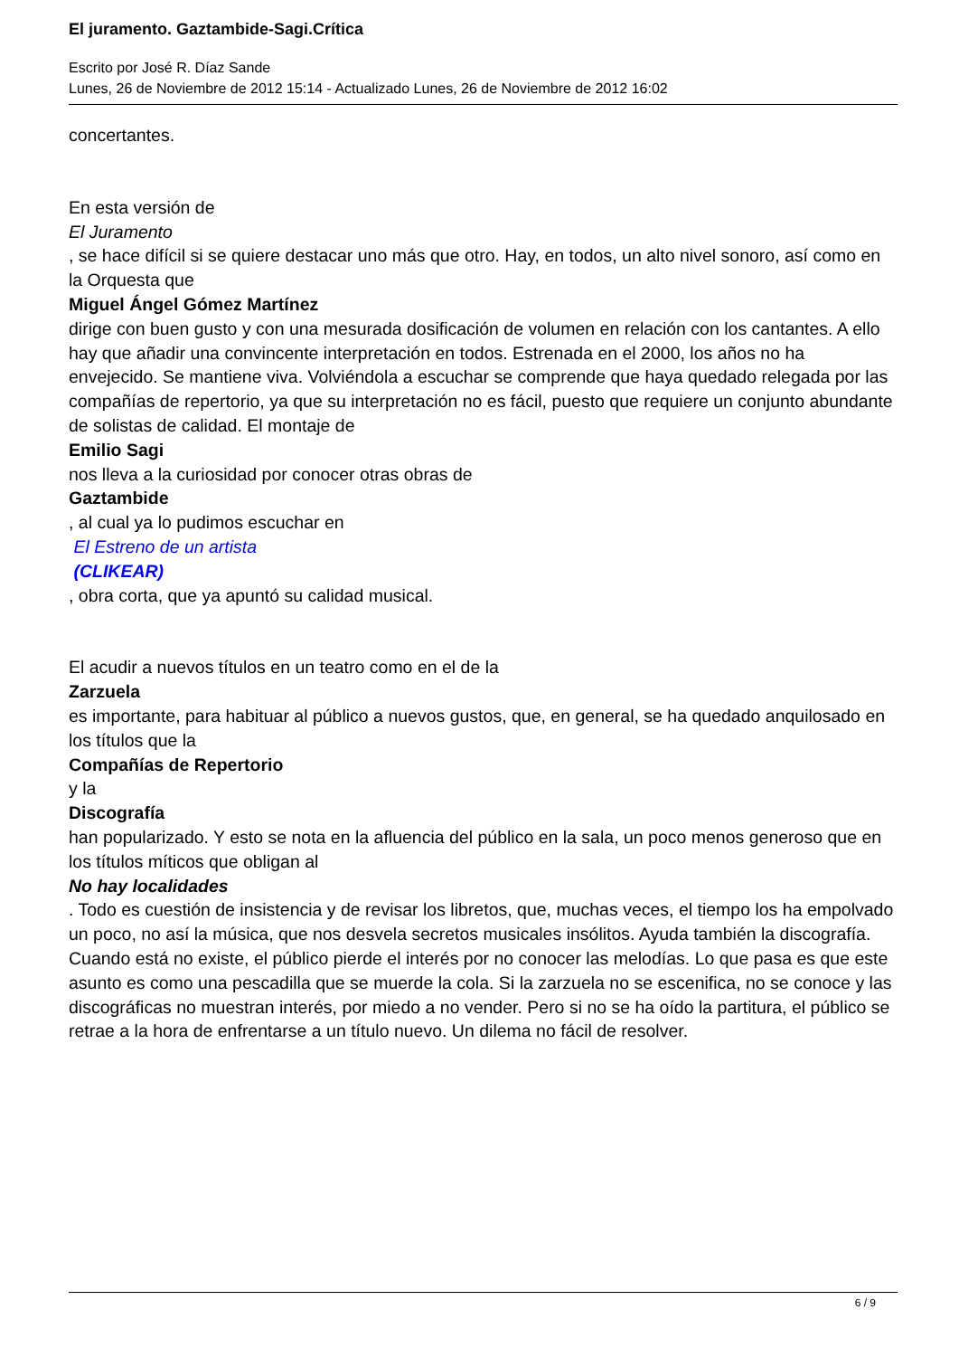El juramento. Gaztambide-Sagi.Crítica
Escrito por José R. Díaz Sande
Lunes, 26 de Noviembre de 2012 15:14 - Actualizado Lunes, 26 de Noviembre de 2012 16:02
concertantes.
En esta versión de
El Juramento
, se hace difícil si se quiere destacar uno más que otro. Hay, en todos, un alto nivel sonoro, así como en la Orquesta que
Miguel Ángel Gómez Martínez
dirige con buen gusto y con una mesurada dosificación de volumen en relación con los cantantes. A ello hay que añadir una convincente interpretación en todos. Estrenada en el 2000, los años no ha envejecido. Se mantiene viva. Volviéndola a escuchar se comprende que haya quedado relegada por las compañías de repertorio, ya que su interpretación no es fácil, puesto que requiere un conjunto abundante de solistas de calidad. El montaje de
Emilio Sagi
nos lleva a la curiosidad por conocer otras obras de
Gaztambide
, al cual ya lo pudimos escuchar en
El Estreno de un artista
(CLIKEAR)
, obra corta, que ya apuntó su calidad musical.
El acudir a nuevos títulos en un teatro como en el de la
Zarzuela
es importante, para habituar al público a nuevos gustos, que, en general, se ha quedado anquilosado en los títulos que la
Compañías de Repertorio
y la
Discografía
han popularizado. Y esto se nota en la afluencia del público en la sala, un poco menos generoso que en los títulos míticos que obligan al
No hay localidades
. Todo es cuestión de insistencia y de revisar los libretos, que, muchas veces, el tiempo los ha empolvado un poco, no así la música, que nos desvela secretos musicales insólitos. Ayuda también la discografía. Cuando está no existe, el público pierde el interés por no conocer las melodías. Lo que pasa es que este asunto es como una pescadilla que se muerde la cola. Si la zarzuela no se escenifica, no se conoce y las discográficas no muestran interés, por miedo a no vender. Pero si no se ha oído la partitura, el público se retrae a la hora de enfrentarse a un título nuevo. Un dilema no fácil de resolver.
6 / 9